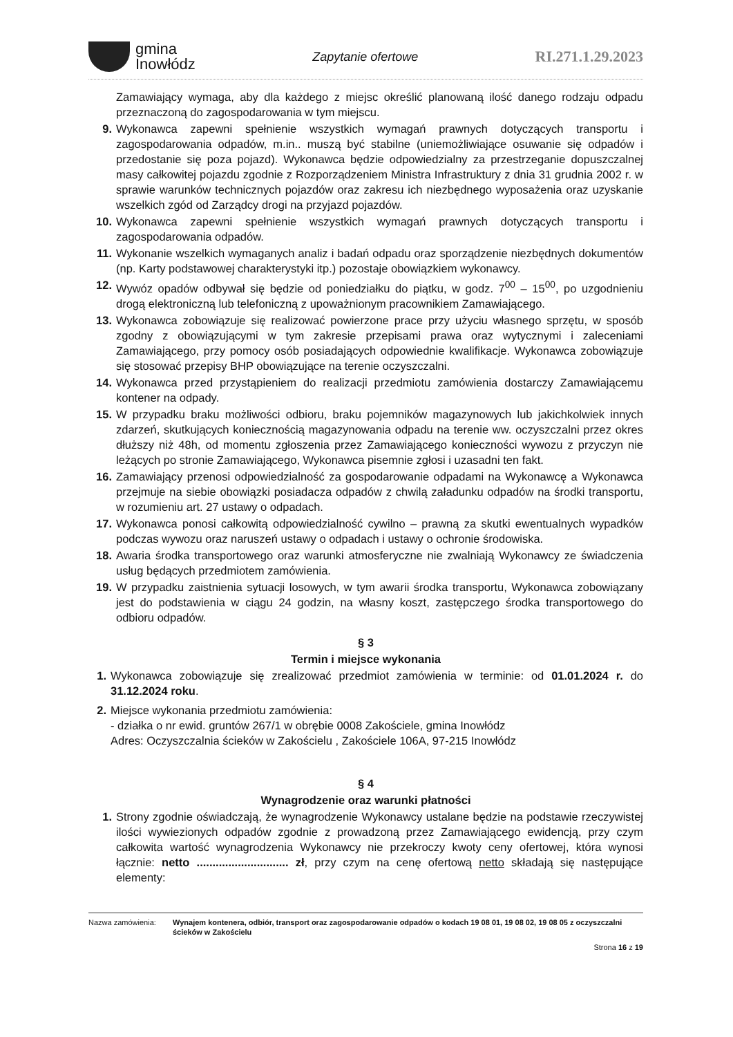gmina
Inowłódz
Zapytanie ofertowe
RI.271.1.29.2023
Zamawiający wymaga, aby dla każdego z miejsc określić planowaną ilość danego rodzaju odpadu przeznaczoną do zagospodarowania w tym miejscu.
9. Wykonawca zapewni spełnienie wszystkich wymagań prawnych dotyczących transportu i zagospodarowania odpadów, m.in.. muszą być stabilne (uniemożliwiające osuwanie się odpadów i przedostanie się poza pojazd). Wykonawca będzie odpowiedzialny za przestrzeganie dopuszczalnej masy całkowitej pojazdu zgodnie z Rozporządzeniem Ministra Infrastruktury z dnia 31 grudnia 2002 r. w sprawie warunków technicznych pojazdów oraz zakresu ich niezbędnego wyposażenia oraz uzyskanie wszelkich zgód od Zarządcy drogi na przyjazd pojazdów.
10. Wykonawca zapewni spełnienie wszystkich wymagań prawnych dotyczących transportu i zagospodarowania odpadów.
11. Wykonanie wszelkich wymaganych analiz i badań odpadu oraz sporządzenie niezbędnych dokumentów (np. Karty podstawowej charakterystyki itp.) pozostaje obowiązkiem wykonawcy.
12. Wywóz opadów odbywał się będzie od poniedziałku do piątku, w godz. 7<sup>00</sup> – 15<sup>00</sup>, po uzgodnieniu drogą elektroniczną lub telefoniczną z upoważnionym pracownikiem Zamawiającego.
13. Wykonawca zobowiązuje się realizować powierzone prace przy użyciu własnego sprzętu, w sposób zgodny z obowiązującymi w tym zakresie przepisami prawa oraz wytycznymi i zaleceniami Zamawiającego, przy pomocy osób posiadających odpowiednie kwalifikacje. Wykonawca zobowiązuje się stosować przepisy BHP obowiązujące na terenie oczyszczalni.
14. Wykonawca przed przystąpieniem do realizacji przedmiotu zamówienia dostarczy Zamawiającemu kontener na odpady.
15. W przypadku braku możliwości odbioru, braku pojemników magazynowych lub jakichkolwiek innych zdarzeń, skutkujących koniecznością magazynowania odpadu na terenie ww. oczyszczalni przez okres dłuższy niż 48h, od momentu zgłoszenia przez Zamawiającego konieczności wywozu z przyczyn nie leżących po stronie Zamawiającego, Wykonawca pisemnie zgłosi i uzasadni ten fakt.
16. Zamawiający przenosi odpowiedzialność za gospodarowanie odpadami na Wykonawcę a Wykonawca przejmuje na siebie obowiązki posiadacza odpadów z chwilą załadunku odpadów na środki transportu, w rozumieniu art. 27 ustawy o odpadach.
17. Wykonawca ponosi całkowitą odpowiedzialność cywilno – prawną za skutki ewentualnych wypadków podczas wywozu oraz naruszeń ustawy o odpadach i ustawy o ochronie środowiska.
18. Awaria środka transportowego oraz warunki atmosferyczne nie zwalniają Wykonawcy ze świadczenia usług będących przedmiotem zamówienia.
19. W przypadku zaistnienia sytuacji losowych, w tym awarii środka transportu, Wykonawca zobowiązany jest do podstawienia w ciągu 24 godzin, na własny koszt, zastępczego środka transportowego do odbioru odpadów.
§ 3
Termin i miejsce wykonania
1. Wykonawca zobowiązuje się zrealizować przedmiot zamówienia w terminie: od 01.01.2024 r. do 31.12.2024 roku.
2. Miejsce wykonania przedmiotu zamówienia:
- działka o nr ewid. gruntów 267/1 w obrębie 0008 Zakościele, gmina Inowłódz
Adres: Oczyszczalnia ścieków w Zakościelu , Zakościele 106A, 97-215 Inowłódz
§ 4
Wynagrodzenie oraz warunki płatności
1. Strony zgodnie oświadczają, że wynagrodzenie Wykonawcy ustalane będzie na podstawie rzeczywistej ilości wywiezionych odpadów zgodnie z prowadzoną przez Zamawiającego ewidencją, przy czym całkowita wartość wynagrodzenia Wykonawcy nie przekroczy kwoty ceny ofertowej, która wynosi łącznie: netto ............................. zł, przy czym na cenę ofertową netto składają się następujące elementy:
Nazwa zamówienia: Wynajem kontenera, odbiór, transport oraz zagospodarowanie odpadów o kodach 19 08 01, 19 08 02, 19 08 05 z oczyszczalni ścieków w Zakościelu
Strona 16 z 19